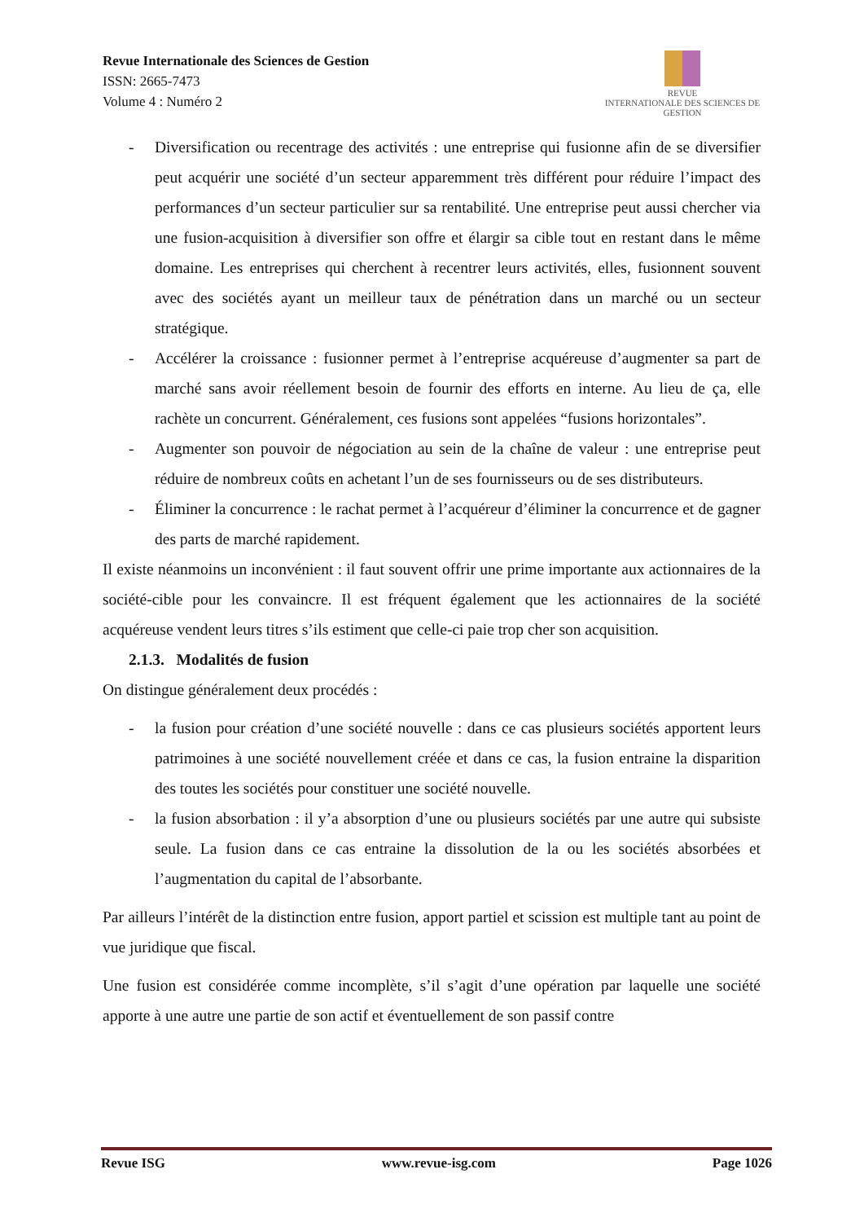Revue Internationale des Sciences de Gestion
ISSN: 2665-7473
Volume 4 : Numéro 2
REVUE
INTERNATIONALE DES SCIENCES DE GESTION
- Diversification ou recentrage des activités : une entreprise qui fusionne afin de se diversifier peut acquérir une société d’un secteur apparemment très différent pour réduire l’impact des performances d’un secteur particulier sur sa rentabilité. Une entreprise peut aussi chercher via une fusion-acquisition à diversifier son offre et élargir sa cible tout en restant dans le même domaine. Les entreprises qui cherchent à recentrer leurs activités, elles, fusionnent souvent avec des sociétés ayant un meilleur taux de pénétration dans un marché ou un secteur stratégique.
- Accélérer la croissance : fusionner permet à l’entreprise acquéreuse d’augmenter sa part de marché sans avoir réellement besoin de fournir des efforts en interne. Au lieu de ça, elle rachète un concurrent. Généralement, ces fusions sont appelées “fusions horizontales”.
- Augmenter son pouvoir de négociation au sein de la chaîne de valeur : une entreprise peut réduire de nombreux coûts en achetant l’un de ses fournisseurs ou de ses distributeurs.
- Éliminer la concurrence : le rachat permet à l’acquéreur d’éliminer la concurrence et de gagner des parts de marché rapidement.
Il existe néanmoins un inconvénient : il faut souvent offrir une prime importante aux actionnaires de la société-cible pour les convaincre. Il est fréquent également que les actionnaires de la société acquéreuse vendent leurs titres s’ils estiment que celle-ci paie trop cher son acquisition.
2.1.3. Modalités de fusion
On distingue généralement deux procédés :
- la fusion pour création d’une société nouvelle : dans ce cas plusieurs sociétés apportent leurs patrimoines à une société nouvellement créée et dans ce cas, la fusion entraine la disparition des toutes les sociétés pour constituer une société nouvelle.
- la fusion absorbation : il y’a absorption d’une ou plusieurs sociétés par une autre qui subsiste seule. La fusion dans ce cas entraine la dissolution de la ou les sociétés absorbées et l’augmentation du capital de l’absorbante.
Par ailleurs l’intérêt de la distinction entre fusion, apport partiel et scission est multiple tant au point de vue juridique que fiscal.
Une fusion est considérée comme incomplète, s’il s’agit d’une opération par laquelle une société apporte à une autre une partie de son actif et éventuellement de son passif contre
Revue ISG www.revue-isg.com Page 1026